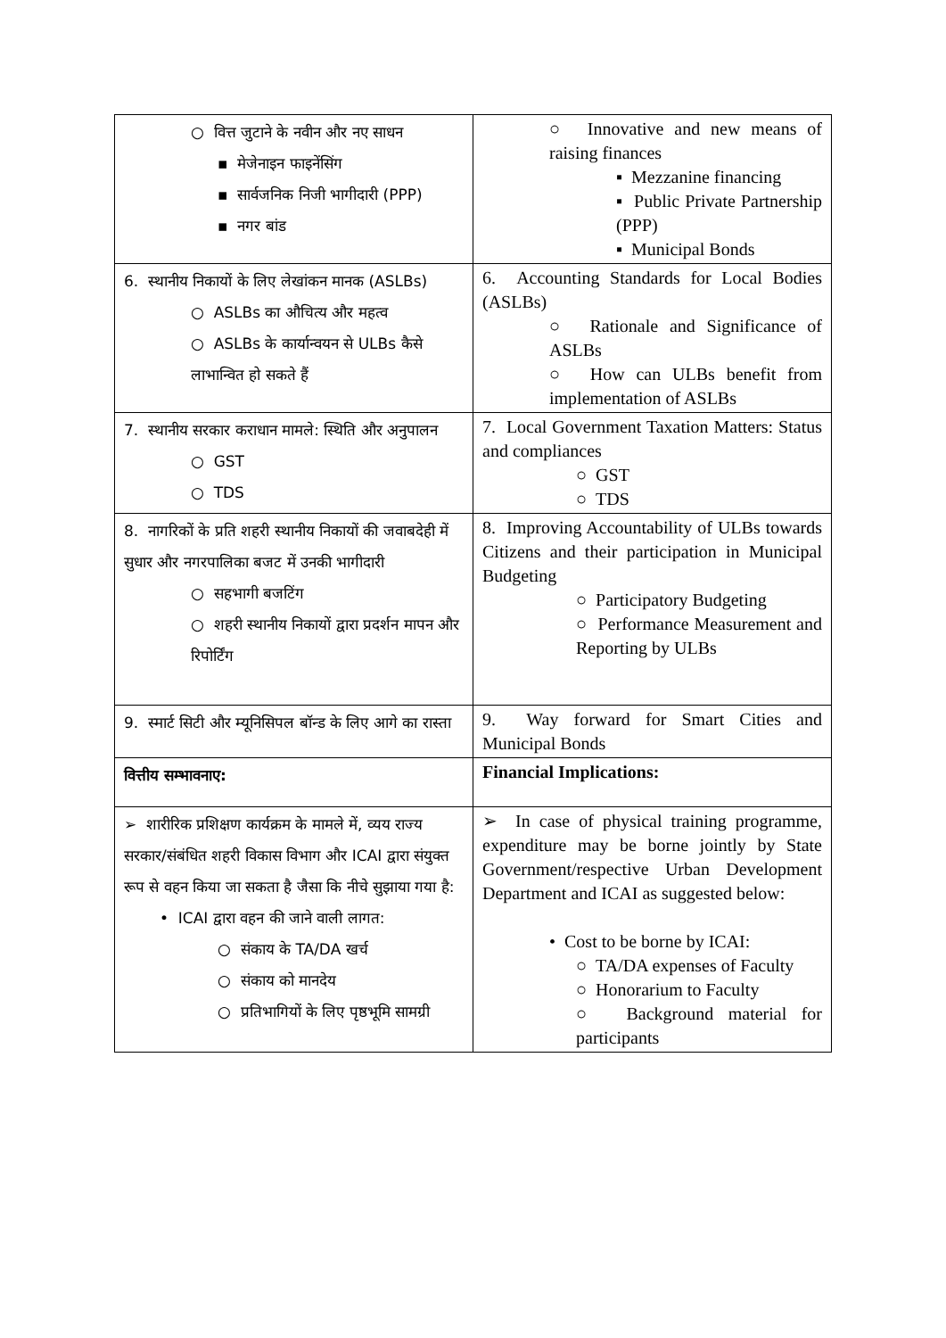| ○ वित्त जुटाने के नवीन और नए साधन ▪ मेजेनाइन फाइनेंसिंग ▪ सार्वजनिक निजी भागीदारी (PPP) ▪ नगर बांड | ○ Innovative and new means of raising finances ▪ Mezzanine financing ▪ Public Private Partnership (PPP) ▪ Municipal Bonds |
| 6. स्थानीय निकायों के लिए लेखांकन मानक (ASLBs) ○ ASLBs का औचित्य और महत्व ○ ASLBs के कार्यान्वयन से ULBs कैसे लाभान्वित हो सकते हैं | 6. Accounting Standards for Local Bodies (ASLBs) ○ Rationale and Significance of ASLBs ○ How can ULBs benefit from implementation of ASLBs |
| 7. स्थानीय सरकार कराधान मामले: स्थिति और अनुपालन ○ GST ○ TDS | 7. Local Government Taxation Matters: Status and compliances ○ GST ○ TDS |
| 8. नागरिकों के प्रति शहरी स्थानीय निकायों की जवाबदेही में सुधार और नगरपालिका बजट में उनकी भागीदारी ○ सहभागी बजटिंग ○ शहरी स्थानीय निकायों द्वारा प्रदर्शन मापन और रिपोर्टिंग | 8. Improving Accountability of ULBs towards Citizens and their participation in Municipal Budgeting ○ Participatory Budgeting ○ Performance Measurement and Reporting by ULBs |
| 9. स्मार्ट सिटी और म्यूनिसिपल बॉन्ड के लिए आगे का रास्ता | 9. Way forward for Smart Cities and Municipal Bonds |
| वित्तीय सम्भावनाए: | Financial Implications: |
| ➢ शारीरिक प्रशिक्षण कार्यक्रम के मामले में, व्यय राज्य सरकार/संबंधित शहरी विकास विभाग और ICAI द्वारा संयुक्त रूप से वहन किया जा सकता है जैसा कि नीचे सुझाया गया है: • ICAI द्वारा वहन की जाने वाली लागत: ○ संकाय के TA/DA खर्च ○ संकाय को मानदेय ○ प्रतिभागियों के लिए पृष्ठभूमि सामग्री | ➢ In case of physical training programme, expenditure may be borne jointly by State Government/respective Urban Development Department and ICAI as suggested below: • Cost to be borne by ICAI: ○ TA/DA expenses of Faculty ○ Honorarium to Faculty ○ Background material for participants |